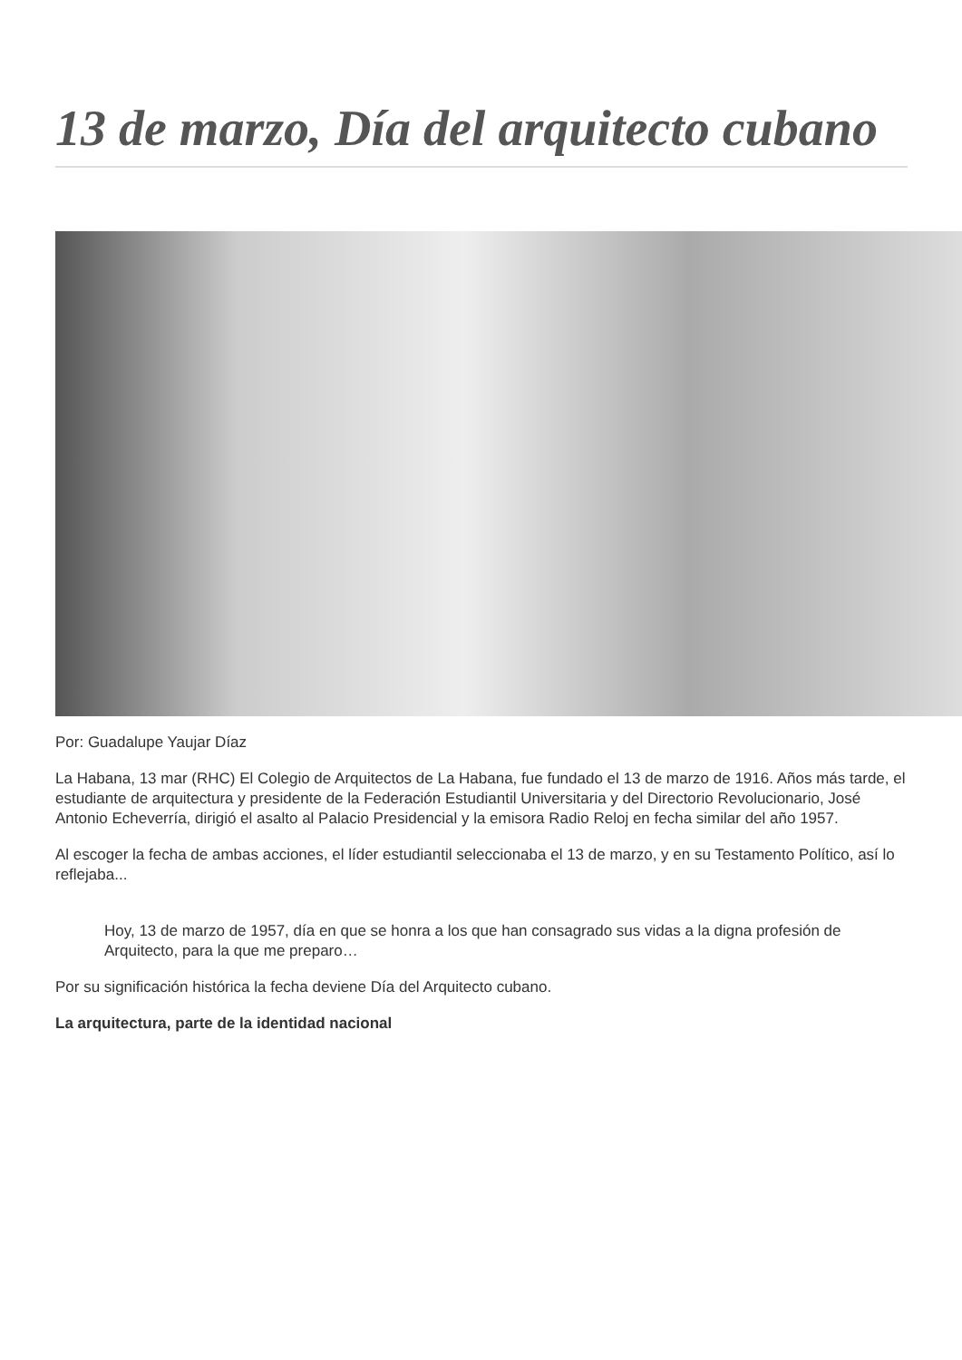13 de marzo, Día del arquitecto cubano
Por: Guadalupe Yaujar Díaz
La Habana, 13 mar (RHC) El Colegio de Arquitectos de La Habana, fue fundado el 13 de marzo de 1916. Años más tarde, el estudiante de arquitectura y presidente de la Federación Estudiantil Universitaria y del Directorio Revolucionario, José Antonio Echeverría, dirigió el asalto al Palacio Presidencial y la emisora Radio Reloj en fecha similar del año 1957.
Al escoger la fecha de ambas acciones, el líder estudiantil seleccionaba el 13 de marzo, y en su Testamento Político, así lo reflejaba...
Hoy, 13 de marzo de 1957, día en que se honra a los que han consagrado sus vidas a la digna profesión de Arquitecto, para la que me preparo…
Por su significación histórica la fecha deviene Día del Arquitecto cubano.
La arquitectura, parte de la identidad nacional